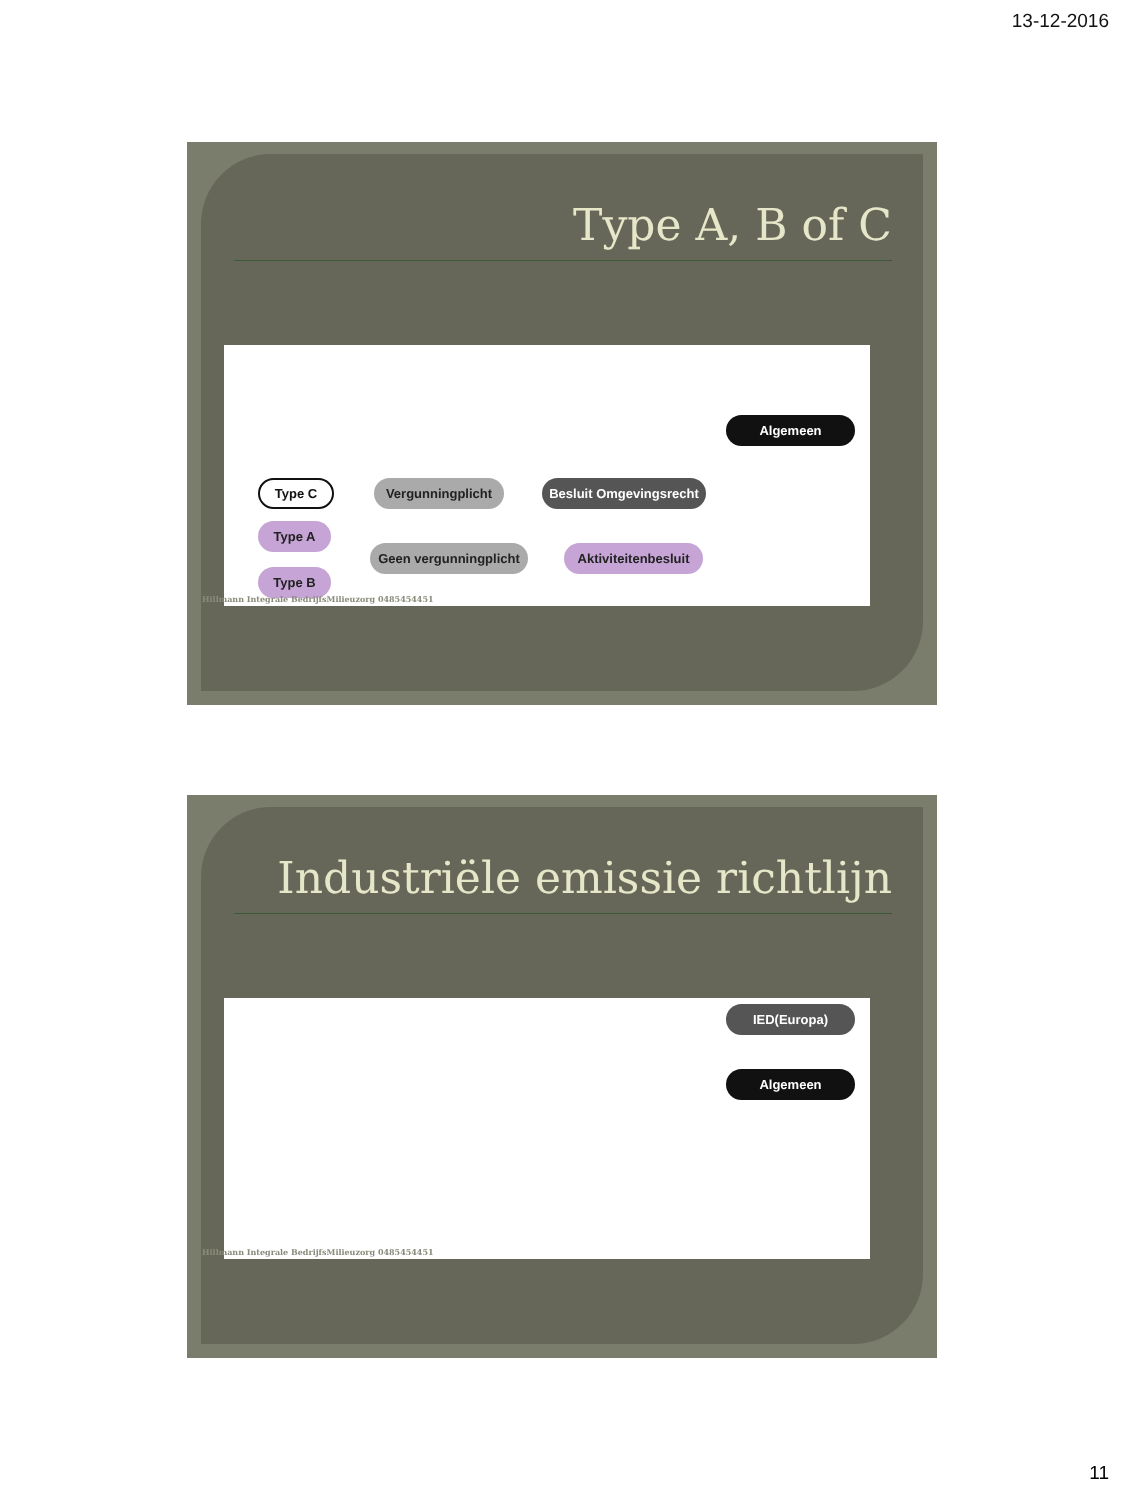13-12-2016
Type A, B of C
Algemeen
Type C
Vergunningplicht
Besluit Omgevingsrecht
Type A
Geen vergunningplicht
Aktiviteitenbesluit
Type B
Hillmann Integrale BedrijfsMilieuzorg 0485454451
Industriële emissie richtlijn
IED(Europa)
Algemeen
Hillmann Integrale BedrijfsMilieuzorg 0485454451
11